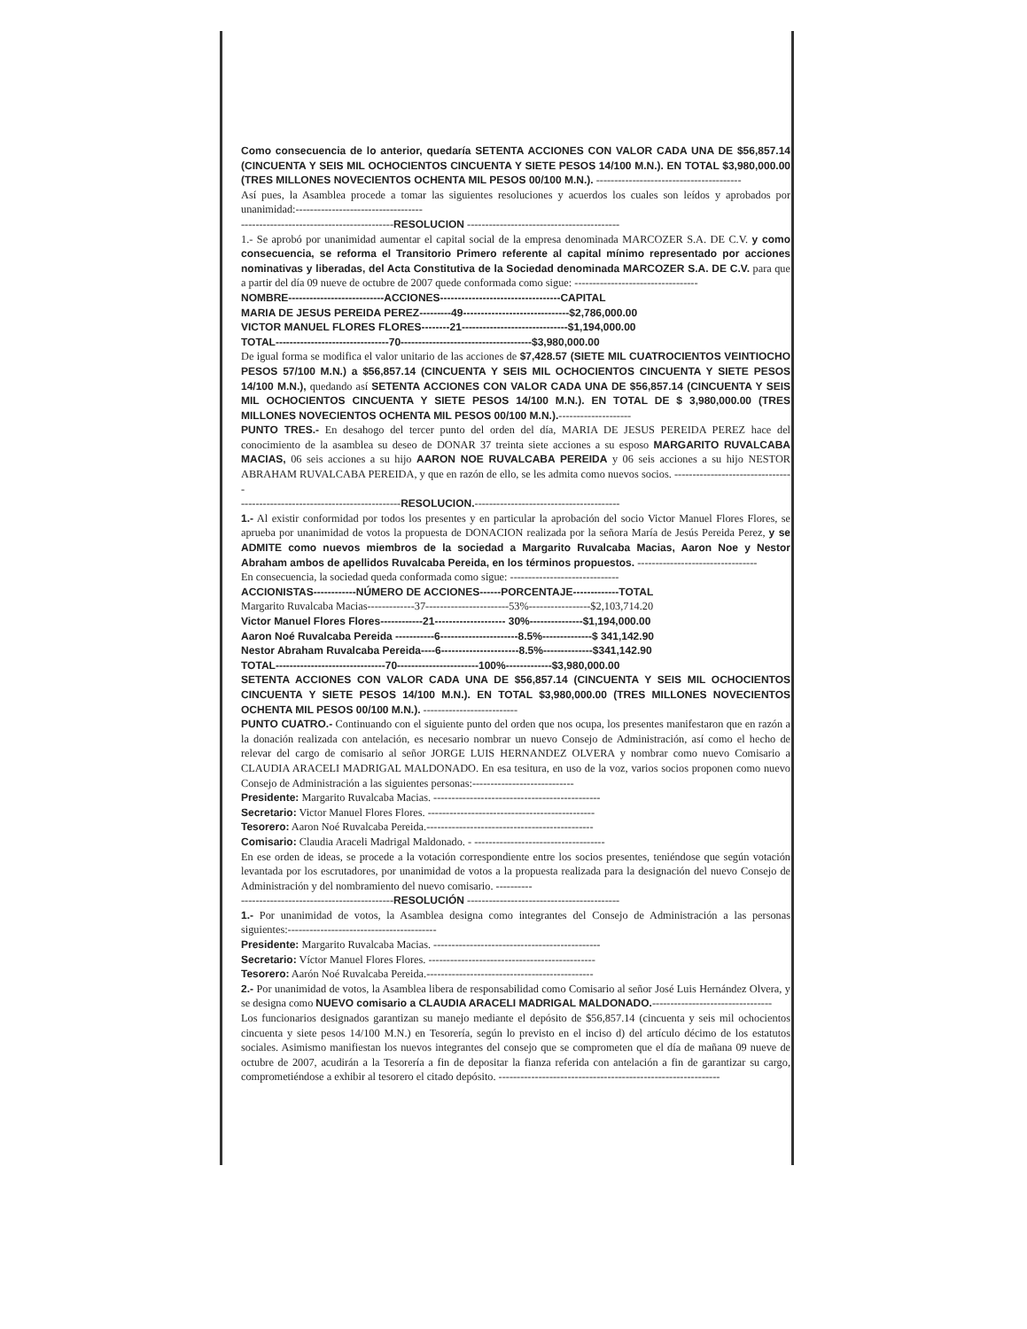Como consecuencia de lo anterior, quedaría SETENTA ACCIONES CON VALOR CADA UNA DE $56,857.14 (CINCUENTA Y SEIS MIL OCHOCIENTOS CINCUENTA Y SIETE PESOS 14/100 M.N.). EN TOTAL $3,980,000.00 (TRES MILLONES NOVECIENTOS OCHENTA MIL PESOS 00/100 M.N.). ----------------------------------------
Así pues, la Asamblea procede a tomar las siguientes resoluciones y acuerdos los cuales son leídos y aprobados por unanimidad:-----------------------------------
------------------------------------------RESOLUCION ------------------------------------------
1.- Se aprobó por unanimidad aumentar el capital social de la empresa denominada MARCOZER S.A. DE C.V. y como consecuencia, se reforma el Transitorio Primero referente al capital mínimo representado por acciones nominativas y liberadas, del Acta Constitutiva de la Sociedad denominada MARCOZER S.A. DE C.V. para que a partir del día 09 nueve de octubre de 2007 quede conformada como sigue: ----------------------------------
NOMBRE---------------------------ACCIONES----------------------------------CAPITAL
MARIA DE JESUS PEREIDA PEREZ---------49------------------------------$2,786,000.00
VICTOR MANUEL FLORES FLORES--------21------------------------------$1,194,000.00
TOTAL--------------------------------70-------------------------------------$3,980,000.00
De igual forma se modifica el valor unitario de las acciones de $7,428.57 (SIETE MIL CUATROCIENTOS VEINTIOCHO PESOS 57/100 M.N.) a $56,857.14 (CINCUENTA Y SEIS MIL OCHOCIENTOS CINCUENTA Y SIETE PESOS 14/100 M.N.), quedando así SETENTA ACCIONES CON VALOR CADA UNA DE $56,857.14 (CINCUENTA Y SEIS MIL OCHOCIENTOS CINCUENTA Y SIETE PESOS 14/100 M.N.). EN TOTAL DE $ 3,980,000.00 (TRES MILLONES NOVECIENTOS OCHENTA MIL PESOS 00/100 M.N.).--------------------
PUNTO TRES.- En desahogo del tercer punto del orden del día, MARIA DE JESUS PEREIDA PEREZ hace del conocimiento de la asamblea su deseo de DONAR 37 treinta siete acciones a su esposo MARGARITO RUVALCABA MACIAS, 06 seis acciones a su hijo AARON NOE RUVALCABA PEREIDA y 06 seis acciones a su hijo NESTOR ABRAHAM RUVALCABA PEREIDA, y que en razón de ello, se les admita como nuevos socios. ---------------------------------
--------------------------------------------RESOLUCION.----------------------------------------
1.- Al existir conformidad por todos los presentes y en particular la aprobación del socio Victor Manuel Flores Flores, se aprueba por unanimidad de votos la propuesta de DONACION realizada por la señora María de Jesús Pereida Perez, y se ADMITE como nuevos miembros de la sociedad a Margarito Ruvalcaba Macias, Aaron Noe y Nestor Abraham ambos de apellidos Ruvalcaba Pereida, en los términos propuestos. ---------------------------------
En consecuencia, la sociedad queda conformada como sigue: ------------------------------
ACCIONISTAS------------NÚMERO DE ACCIONES------PORCENTAJE-------------TOTAL
Margarito Ruvalcaba Macias-------------37-----------------------53%-----------------$2,103,714.20
Victor Manuel Flores Flores------------21-------------------- 30%---------------$1,194,000.00
Aaron Noé Ruvalcaba Pereida -----------6----------------------8.5%--------------$ 341,142.90
Nestor Abraham Ruvalcaba Pereida----6----------------------8.5%--------------$341,142.90
TOTAL-------------------------------70-----------------------100%-------------$3,980,000.00
SETENTA ACCIONES CON VALOR CADA UNA DE $56,857.14 (CINCUENTA Y SEIS MIL OCHOCIENTOS CINCUENTA Y SIETE PESOS 14/100 M.N.). EN TOTAL $3,980,000.00 (TRES MILLONES NOVECIENTOS OCHENTA MIL PESOS 00/100 M.N.). --------------------------
PUNTO CUATRO.- Continuando con el siguiente punto del orden que nos ocupa, los presentes manifestaron que en razón a la donación realizada con antelación, es necesario nombrar un nuevo Consejo de Administración, así como el hecho de relevar del cargo de comisario al señor JORGE LUIS HERNANDEZ OLVERA y nombrar como nuevo Comisario a CLAUDIA ARACELI MADRIGAL MALDONADO. En esa tesitura, en uso de la voz, varios socios proponen como nuevo Consejo de Administración a las siguientes personas:----------------------------
Presidente: Margarito Ruvalcaba Macias. ----------------------------------------------
Secretario: Victor Manuel Flores Flores. ----------------------------------------------
Tesorero: Aaron Noé Ruvalcaba Pereida.----------------------------------------------
Comisario: Claudia Araceli Madrigal Maldonado. - ------------------------------------
En ese orden de ideas, se procede a la votación correspondiente entre los socios presentes, teniéndose que según votación levantada por los escrutadores, por unanimidad de votos a la propuesta realizada para la designación del nuevo Consejo de Administración y del nombramiento del nuevo comisario. ----------
------------------------------------------RESOLUCIÓN ------------------------------------------
1.- Por unanimidad de votos, la Asamblea designa como integrantes del Consejo de Administración a las personas siguientes:-----------------------------------------
Presidente: Margarito Ruvalcaba Macias. ----------------------------------------------
Secretario: Víctor Manuel Flores Flores. ----------------------------------------------
Tesorero: Aarón Noé Ruvalcaba Pereida.----------------------------------------------
2.- Por unanimidad de votos, la Asamblea libera de responsabilidad como Comisario al señor José Luis Hernández Olvera, y se designa como NUEVO comisario a CLAUDIA ARACELI MADRIGAL MALDONADO.---------------------------------
Los funcionarios designados garantizan su manejo mediante el depósito de $56,857.14 (cincuenta y seis mil ochocientos cincuenta y siete pesos 14/100 M.N.) en Tesorería, según lo previsto en el inciso d) del artículo décimo de los estatutos sociales. Asimismo manifiestan los nuevos integrantes del consejo que se comprometen que el día de mañana 09 nueve de octubre de 2007, acudirán a la Tesorería a fin de depositar la fianza referida con antelación a fin de garantizar su cargo, comprometiéndose a exhibir al tesorero el citado depósito. -------------------------------------------------------------